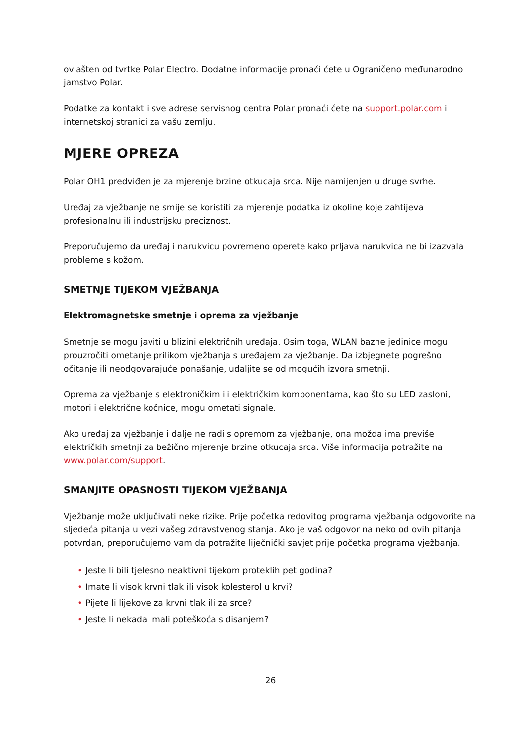ovlašten od tvrtke Polar Electro. Dodatne informacije pronaći ćete u Ograničeno međunarodno jamstvo Polar.
Podatke za kontakt i sve adrese servisnog centra Polar pronaći ćete na support.polar.com i internetskoj stranici za vašu zemlju.
MJERE OPREZA
Polar OH1 predviđen je za mjerenje brzine otkucaja srca. Nije namijenjen u druge svrhe.
Uređaj za vježbanje ne smije se koristiti za mjerenje podatka iz okoline koje zahtijeva profesionalnu ili industrijsku preciznost.
Preporučujemo da uređaj i narukvicu povremeno operete kako prljava narukvica ne bi izazvala probleme s kožom.
SMETNJE TIJEKOM VJEŽBANJA
Elektromagnetske smetnje i oprema za vježbanje
Smetnje se mogu javiti u blizini električnih uređaja. Osim toga, WLAN bazne jedinice mogu prouzročiti ometanje prilikom vježbanja s uređajem za vježbanje. Da izbjegnete pogrešno očitanje ili neodgovarajuće ponašanje, udaljite se od mogućih izvora smetnji.
Oprema za vježbanje s elektroničkim ili električkim komponentama, kao što su LED zasloni, motori i električne kočnice, mogu ometati signale.
Ako uređaj za vježbanje i dalje ne radi s opremom za vježbanje, ona možda ima previše električkih smetnji za bežično mjerenje brzine otkucaja srca. Više informacija potražite na www.polar.com/support.
SMANJITE OPASNOSTI TIJEKOM VJEŽBANJA
Vježbanje može uključivati neke rizike. Prije početka redovitog programa vježbanja odgovorite na sljedeća pitanja u vezi vašeg zdravstvenog stanja. Ako je vaš odgovor na neko od ovih pitanja potvrdan, preporučujemo vam da potražite liječnički savjet prije početka programa vježbanja.
• Jeste li bili tjelesno neaktivni tijekom proteklih pet godina?
• Imate li visok krvni tlak ili visok kolesterol u krvi?
• Pijete li lijekove za krvni tlak ili za srce?
• Jeste li nekada imali poteškoća s disanjem?
26